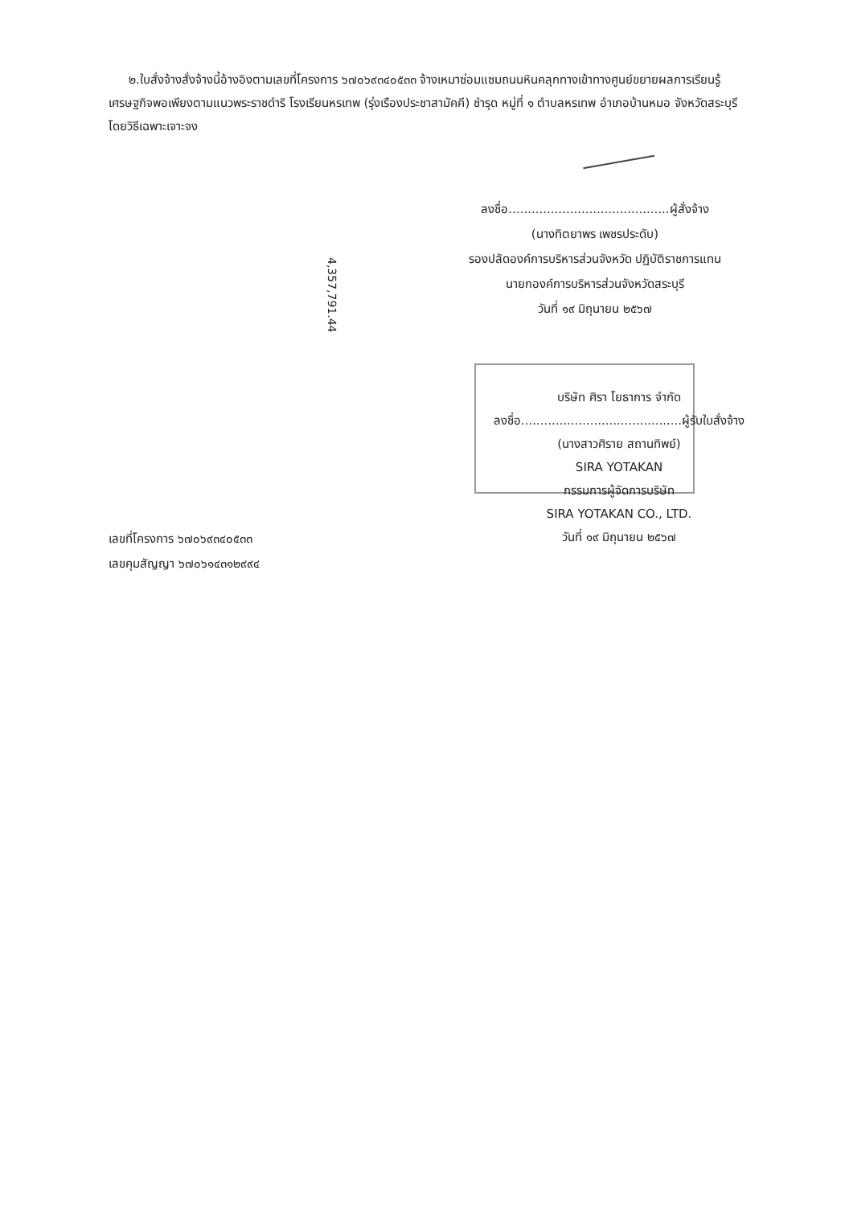๒.ใบสั่งจ้างสั่งจ้างนี้อ้างอิงตามเลขที่โครงการ ๖๗๐๖๙๓๔๐๕๓๓ จ้างเหมาซ่อมแซมถนนหินคลุกทางเข้าทางศูนย์ขยายผลการเรียนรู้เศรษฐกิจพอเพียงตามแนวพระราชดำริ โรงเรียนหรเทพ (รุ่งเรืองประชาสามัคคี) ชำรุด หมู่ที่ ๑ ตำบลหรเทพ อำเภอบ้านหมอ จังหวัดสระบุรี โดยวิธีเฉพาะเจาะจง
ลงชื่อ..........................................ผู้สั่งจ้าง
(นางทิตยาพร เพชรประดับ)
รองปลัดองค์การบริหารส่วนจังหวัด ปฏิบัติราชการแทน
นายกองค์การบริหารส่วนจังหวัดสระบุรี
วันที่ ๑๙ มิถุนายน ๒๕๖๗
4,357,791.44
บริษัท ศิรา โยธาการ จำกัด
ลงชื่อ..........................................ผู้รับใบสั่งจ้าง
(นางสาวศิราย สถานทิพย์)
SIRA YOTAKAN
กรรมการผู้จัดการบริษัท
SIRA YOTAKAN CO., LTD.
วันที่ ๑๙ มิถุนายน ๒๕๖๗
เลขที่โครงการ ๖๗๐๖๙๓๔๐๕๓๓
เลขคุมสัญญา ๖๗๐๖๑๔๓๑๒๙๙๔